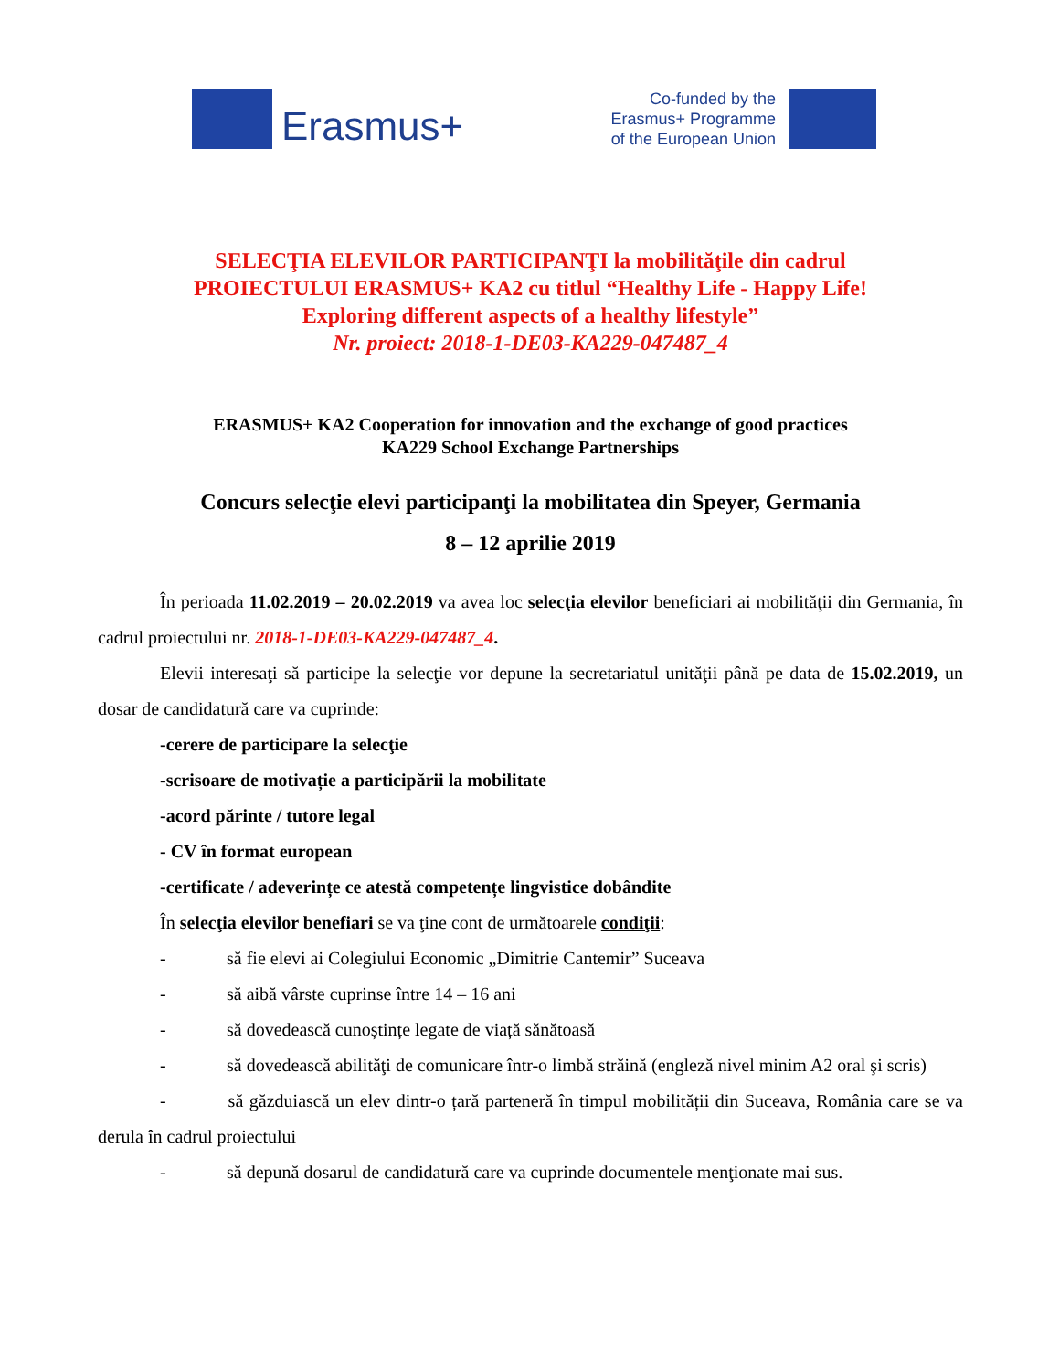Erasmus+
Co-funded by the
Erasmus+ Programme
of the European Union
SELECŢIA ELEVILOR PARTICIPANŢI la mobilităţile din cadrul
PROIECTULUI ERASMUS+ KA2 cu titlul “Healthy Life - Happy Life!
Exploring different aspects of a healthy lifestyle”
Nr. proiect: 2018-1-DE03-KA229-047487_4
ERASMUS+ KA2 Cooperation for innovation and the exchange of good practices
KA229 School Exchange Partnerships
Concurs selecţie elevi participanţi la mobilitatea din Speyer, Germania
8 – 12 aprilie 2019
În perioada 11.02.2019 – 20.02.2019 va avea loc selecţia elevilor beneficiari ai mobilităţii din Germania, în cadrul proiectului nr. 2018-1-DE03-KA229-047487_4.
Elevii interesaţi să participe la selecţie vor depune la secretariatul unităţii până pe data de 15.02.2019, un dosar de candidatură care va cuprinde:
-cerere de participare la selecţie
-scrisoare de motivație a participării la mobilitate
-acord părinte / tutore legal
- CV în format european
-certificate / adeverințe ce atestă competențe lingvistice dobândite
În selecţia elevilor benefiari se va ţine cont de următoarele condiţii:
- să fie elevi ai Colegiului Economic „Dimitrie Cantemir” Suceava
- să aibă vârste cuprinse între 14 – 16 ani
- să dovedească cunoștințe legate de viață sănătoasă
- să dovedească abilităţi de comunicare într-o limbă străină (engleză nivel minim A2 oral şi scris)
- să găzduiască un elev dintr-o țară parteneră în timpul mobilității din Suceava, România care se va derula în cadrul proiectului
- să depună dosarul de candidatură care va cuprinde documentele menţionate mai sus.